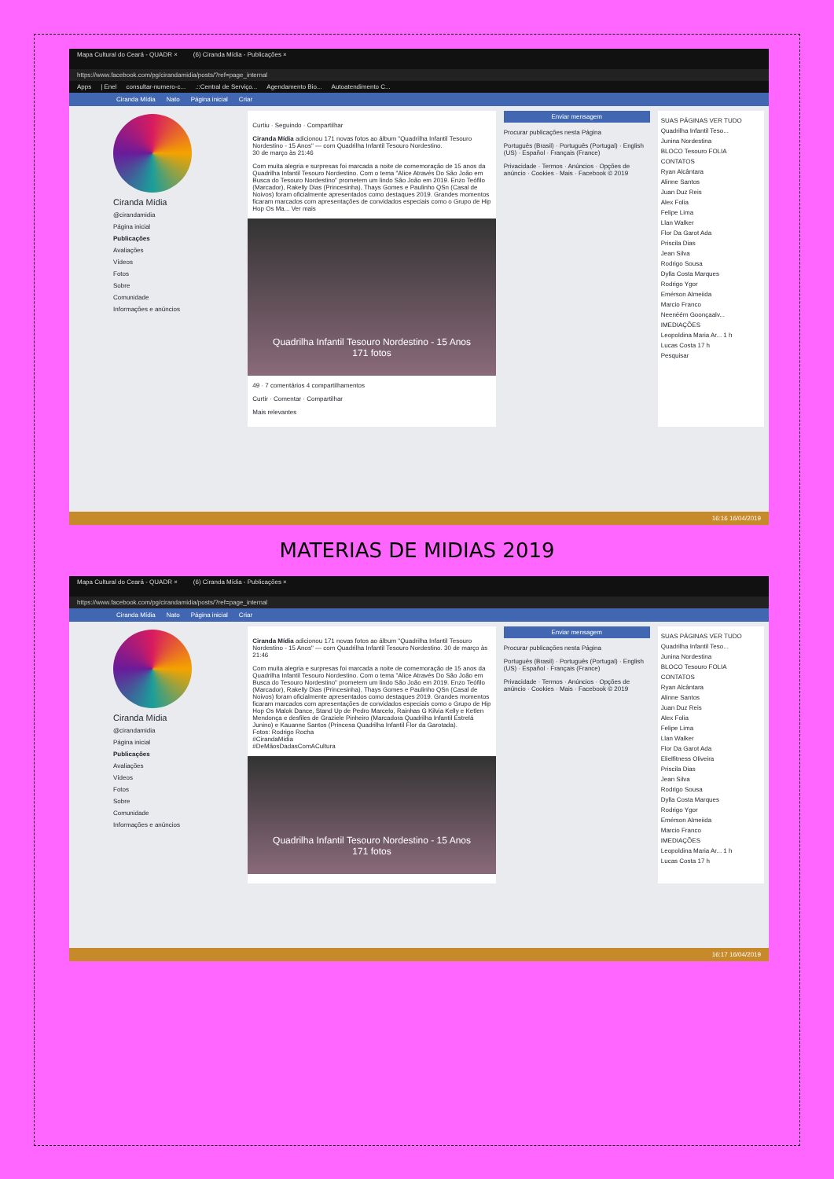Mapa Cultural do Ceará - QUADR × (6) Ciranda Mídia - Publicações ×
https://www.facebook.com/pg/cirandamidia/posts/?ref=page_internal
Apps | Enel consultar-numero-c....::Central de Serviço... Agendamento Bio... Autoatendimento C...
Ciranda Mídia Nato Página inicial Criar
Ciranda Mídia
@cirandamidia
Página inicial
Publicações
Avaliações
Vídeos
Fotos
Sobre
Comunidade
Informações e anúncios
Curtiu · Seguindo · Compartilhar
Ciranda Mídia adicionou 171 novas fotos ao álbum "Quadrilha Infantil Tesouro Nordestino - 15 Anos" — com Quadrilha Infantil Tesouro Nordestino.
30 de março às 21:46
Com muita alegria e surpresas foi marcada a noite de comemoração de 15 anos da Quadrilha Infantil Tesouro Nordestino. Com o tema "Alice Através Do São João em Busca do Tesouro Nordestino" prometem um lindo São João em 2019. Enzo Teófilo (Marcador), Rakelly Dias (Princesinha), Thays Gomes e Paulinho QSn (Casal de Noivos) foram oficialmente apresentados como destaques 2019. Grandes momentos ficaram marcados com apresentações de convidados especiais como o Grupo de Hip Hop Os Ma... Ver mais
Quadrilha Infantil Tesouro Nordestino - 15 Anos
171 fotos
49 · 7 comentários 4 compartilhamentos
Curtir · Comentar · Compartilhar
Mais relevantes
Enviar mensagem
Procurar publicações nesta Página
Português (Brasil) · Português (Portugal) · English (US) · Español · Français (France)
Privacidade · Termos · Anúncios · Opções de anúncio · Cookies · Mais · Facebook © 2019
SUAS PÁGINAS VER TUDO
Quadrilha Infantil Teso...
Junina Nordestina
BLOCO Tesouro FOLIA
CONTATOS
Ryan Alcântara
Alinne Santos
Juan Duz Reis
Alex Folia
Felipe Lima
Llan Walker
Flor Da Garot Ada
Priscila Dias
Jean Silva
Rodrigo Sousa
Dylla Costa Marques
Rodrigo Ygor
Emérson Almeiida
Marcio Franco
Neenéém Goonçaalv...
IMEDIAÇÕES
Leopoldina Maria Ar... 1 h
Lucas Costa 17 h
Pesquisar
16:16 16/04/2019
MATERIAS DE MIDIAS 2019
Mapa Cultural do Ceará - QUADR × (6) Ciranda Mídia - Publicações ×
https://www.facebook.com/pg/cirandamidia/posts/?ref=page_internal
Ciranda Mídia Nato Página inicial Criar
Ciranda Mídia
@cirandamidia
Página inicial
Publicações
Avaliações
Vídeos
Fotos
Sobre
Comunidade
Informações e anúncios
Ciranda Mídia adicionou 171 novas fotos ao álbum "Quadrilha Infantil Tesouro Nordestino - 15 Anos" — com Quadrilha Infantil Tesouro Nordestino. 30 de março às 21:46
Com muita alegria e surpresas foi marcada a noite de comemoração de 15 anos da Quadrilha Infantil Tesouro Nordestino. Com o tema "Alice Através Do São João em Busca do Tesouro Nordestino" prometem um lindo São João em 2019. Enzo Teófilo (Marcador), Rakelly Dias (Princesinha), Thays Gomes e Paulinho QSn (Casal de Noivos) foram oficialmente apresentados como destaques 2019. Grandes momentos ficaram marcados com apresentações de convidados especiais como o Grupo de Hip Hop Os Malok Dance, Stand Up de Pedro Marcelo, Rainhas G Kilvia Kelly e Ketlen Mendonça e desfiles de Graziele Pinheiro (Marcadora Quadrilha Infantil Estrelá Junino) e Kauanne Santos (Princesa Quadrilha Infantil Flor da Garotada).
Fotos: Rodrigo Rocha
#CirandaMidia
#DeMãosDadasComACultura
Quadrilha Infantil Tesouro Nordestino - 15 Anos
171 fotos
Enviar mensagem
Procurar publicações nesta Página
Português (Brasil) · Português (Portugal) · English (US) · Español · Français (France)
Privacidade · Termos · Anúncios · Opções de anúncio · Cookies · Mais · Facebook © 2019
SUAS PÁGINAS VER TUDO
Quadrilha Infantil Teso...
Junina Nordestina
BLOCO Tesouro FOLIA
CONTATOS
Ryan Alcântara
Alinne Santos
Juan Duz Reis
Alex Folia
Felipe Lima
Llan Walker
Flor Da Garot Ada
Elielfitness Oliveira
Priscila Dias
Jean Silva
Rodrigo Sousa
Dylla Costa Marques
Rodrigo Ygor
Emérson Almeiida
Marcio Franco
IMEDIAÇÕES
Leopoldina Maria Ar... 1 h
Lucas Costa 17 h
16:17 16/04/2019